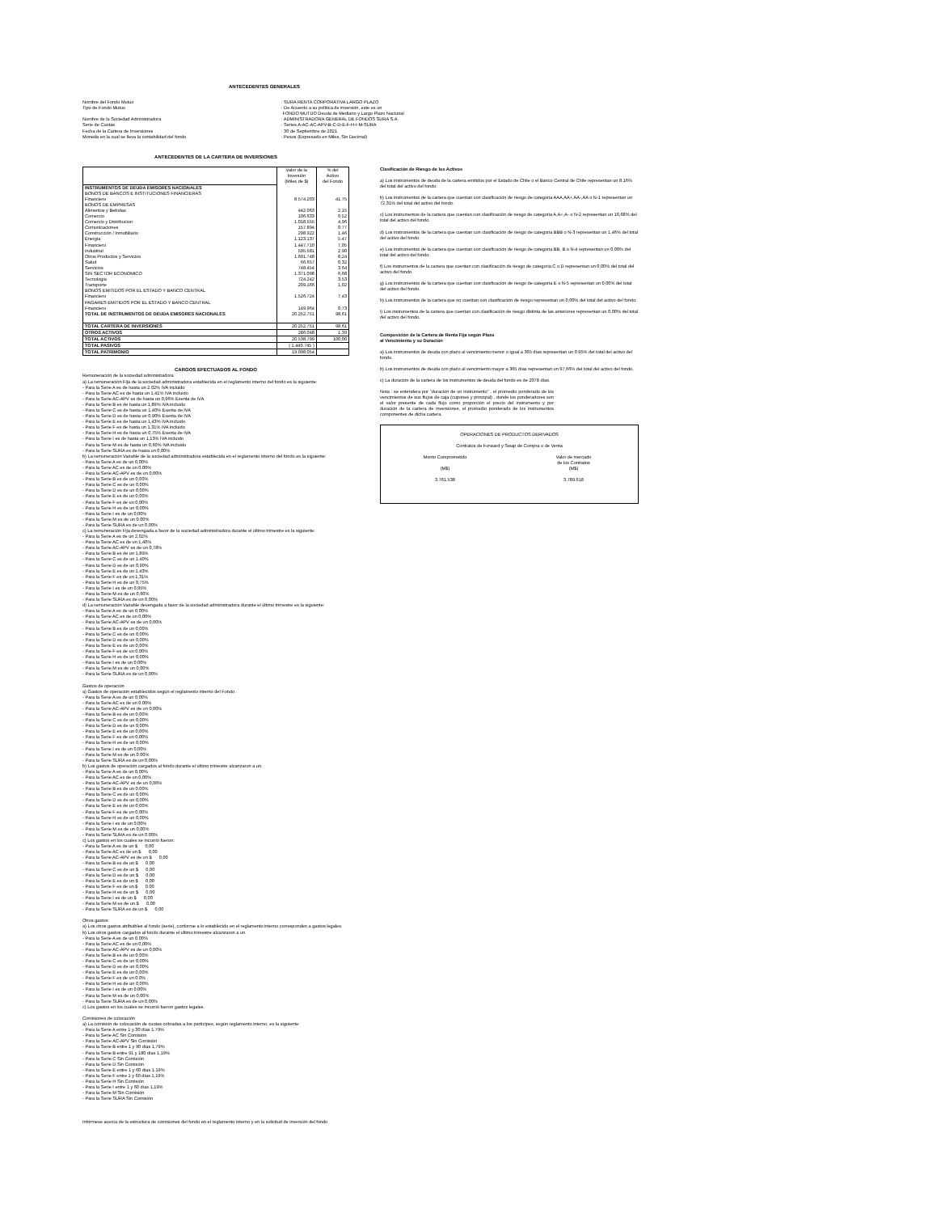ANTECEDENTES GENERALES
Nombre del Fondo Mutuo
Tipo de Fondo Mutuo
Nombre de la Sociedad Administradora
Serie de Cuotas
Fecha de la Cartera de Inversiones
Moneda en la cual se lleva la contabilidad del fondo
: SURA RENTA CORPORATIVA LARGO PLAZO
: De Acuerdo a su política de inversión, este es un
FONDO MUTUO Deuda de Mediano y Largo Plazo Nacional
: ADMINISTRADORA GENERAL DE FONDOS SURA S.A.
: Series A-AC-AC-APV-B-C-D-E-F-H-I-M-SURA
: 30 de Septiembre de 2021
: Pesos (Expresado en Miles, Sin Decimal)
ANTECEDENTES DE LA CARTERA DE INVERSIONES
| | Valor de la Inversión (Miles de $) | % del Activo del Fondo |
| INSTRUMENTOS DE DEUDA EMISORES NACIONALES BONOS DE BANCOS E INSTITUCIONES FINANCIERAS | | |
| Financiero | 8.574.203 | 41.75 |
| BONOS DE EMPRESAS | | |
| Alimentos y Bebidas | 442.063 | 2,15 |
| Comercio | 106.633 | 0,52 |
| Comercio y Distribucion | 1.018.555 | 4,96 |
| Comunicaciones | 157.894 | 0.77 |
| Construcción / Inmobiliario | 298.922 | 1,46 |
| Energia | 1.123.137 | 5.47 |
| Financiero | 1.447.710 | 7,05 |
| Industrial | 595.581 | 2,90 |
| Otros Productos y Servicios | 1.691.748 | 8,24 |
| Salud | 66.657 | 0,32 |
| Servicios | 748.454 | 3,64 |
| SIN SECTOR ECONOMICO | 1.371.098 | 6,68 |
| Tecnologia | 724.242 | 3.53 |
| Transporte | 209.166 | 1,02 |
| BONOS EMITIDOS POR EL ESTADO Y BANCO CENTRAL | | |
| Financiero | 1.526.724 | 7,43 |
| PAGARES EMITIDOS POR EL ESTADO Y BANCO CENTRAL | | |
| Financiero | 149.964 | 0,73 |
| TOTAL DE INSTRUMENTOS DE DEUDA EMISORES NACIONALES | 20.252.751 | 98,61 |
| TOTAL CARTERA DE INVERSIONES | 20.252.751 | 98,61 |
| OTROS ACTIVOS | 286.048 | 1.39 |
| TOTAL ACTIVOS | 20.538.799 | 100,00 |
| TOTAL PASIVOS | ( 1.440.745 ) | |
| TOTAL PATRIMONIO | 19.098.054 | |
CARGOS EFECTUADOS AL FONDO
Remuneración de la sociedad administradora
a) La remuneración Fija de la sociedad administradora establecida en el reglamento interno del fondo es la siguiente:
- Para la Serie A es de hasta un 2.02% IVA incluido
- Para la Serie AC es de hasta un 1,41% IVA incluido
- Para la Serie AC-APV es de hasta un 0,96% Exenta de IVA
- Para la Serie B es de hasta un 1,89% IVA incluido
- Para la Serie C es de hasta un 1,40% Exenta de IVA
- Para la Serie D es de hasta un 0.90% Exenta de IVA
- Para la Serie E es de hasta un 1,43% IVA incluido
- Para la Serie F es de hasta un 1.31% IVA incluido
- Para la Serie H es de hasta un 0,75% Exenta de IVA
- Para la Serie I es de hasta un 1,13% IVA incluido
- Para la Serie M es de hasta un 0,60% IVA incluido
- Para la Serie SURA es de hasta un 0,00%
b) La remuneración Variable de la sociedad administradora establecida en el reglamento interno del fondo es la siguiente:
- Para la Serie A es de un 0,00%
- Para la Serie AC es de un 0.00%
- Para la Serie AC-APV es de un 0,00%
- Para la Serie B es de un 0,00%
- Para la Serie C es de un 0,00%
- Para la Serie D es de un 0,00%
- Para la Serie E es de un 0,00%
- Para la Serie F es de un 0,00%
- Para la Serie H es de un 0,00%
- Para la Serie I es de un 0,00%
- Para la Serie M es de un 0.00%
- Para la Serie SURA es de un 0,00%
c) La remuneración Fija devengada a favor de la sociedad administradora durante el último trimestre es la siguiente:
- Para la Serie A es de un 2,02%
- Para la Serie AC es de un 1,40%
- Para la Serie AC-APV es de un 0,78%
- Para la Serie B es de un 1,89%
- Para la Serie C es de un 1.40%
- Para la Serie D es de un 0,90%
- Para la Serie E es de un 1.43%
- Para la Serie F es de un 1,31%
- Para la Serie H es de un 0,75%
- Para la Serie I es de un 0,95%
- Para la Serie M es de un 0,60%
- Para la Serie SURA es de un 0,00%
d) La remuneración Variable devengada a favor de la sociedad administradora durante el último trimestre es la siguiente:
- Para la Serie A es de un 0.00%
- Para la Serie AC es de un 0,00%
- Para la Serie AC-APV es de un 0,00%
- Para la Serie B es de un 0,00%
- Para la Serie C es de un 0,00%
- Para la Serie D es de un 0,00%
- Para la Serie E es de un 0,00%
- Para la Serie F es de un 0.00%
- Para la Serie H es de un 0,00%
- Para la Serie I es de un 0.00%
- Para la Serie M es de un 0,00%
- Para la Serie SURA es de un 0,00%
Gastos de operación
a) Gastos de operación establecidos según el reglamento interno del Fondo .
- Para la Serie A es de un 0,00%
- Para la Serie AC es de un 0.00%
- Para la Serie AC-APV es de un 0,00%
- Para la Serie B es de un 0,00%
- Para la Serie C es de un 0,00%
- Para la Serie D es de un 0,00%
- Para la Serie E es de un 0,00%
- Para la Serie F es de un 0,00%
- Para la Serie H es de un 0,00%
- Para la Serie I es de un 0,00%
- Para la Serie M es de un 0.00%
- Para la Serie SURA es de un 0,00%
b) Los gastos de operación cargados al fondo durante el ultimo trimestre alcanzaron a un.
- Para la Serie A es de un 0,00%
- Para la Serie AC es de un 0,00%
- Para la Serie AC-APV es de un 0,00%
- Para la Serie B es de un 0,00%
- Para la Serie C es de un 0,00%
- Para la Serie D es de un 0,00%
- Para la Serie E es de un 0,00%
- Para la Serie F es de un 0,00%
- Para la Serie H es de un 0,00%
- Para la Serie I es de un 0,00%
- Para la Serie M es de un 0,00%
- Para la Serie SURA es de un 0.00%
c) Los gastos en los cuales se incurrió fueron:
- Para la Serie A es de un $ 0,00
- Para la Serie AC es de un $ 0,00
- Para la Serie AC-APV es de un $ 0,00
- Para la Serie B es de un $ 0,00
- Para la Serie C es de un $ 0,00
- Para la Serie D es de un $ 0,00
- Para la Serie E es de un $ 0,00
- Para la Serie F es de un $ 0.00
- Para la Serie H es de un $ 0,00
- Para la Serie I es de un $ 0,00
- Para la Serie M es de un $ 0,00
- Para la Serie SURA es de un $ 0,00
Otros gastos
a) Los otros gastos atribuibles al fondo (serie), conforme a lo establecido en el reglamento interno corresponden a gastos legales.
b) Los otros gastos cargados al fondo durante el ultimo trimestre alcanzaron a un.
- Para la Serie A es de un 0.00%
- Para la Serie AC es de un 0,00%
- Para la Serie AC-APV es de un 0,00%
- Para la Serie B es de un 0,00%
- Para la Serie C es de un 0,00%
- Para la Serie D es de un 0,00%
- Para la Serie E es de un 0,00%
- Para la Serie F es de un 0.0%
- Para la Serie H es de un 0,00%
- Para la Serie I es de un 0.00%
- Para la Serie M es de un 0,00%
- Para la Serie SURA es de un 0,00%
c) Los gastos en los cuales se incurrió fueron gastos legales.
Comisiones de colocación
a) La comisión de colocación de cuotas cobradas a los partícipes, según reglamento interno, es la siguiente:
- Para la Serie A entre 1 y 30 días 1.79%
- Para la Serie AC Sin Comisión
- Para la Serie AC-APV Sin Comisión
- Para la Serie B entre 1 y 90 días 1,79%
- Para la Serie B entre 91 y 180 días 1,19%
- Para la Serie C Sin Comisión
- Para la Serie D Sin Comisión
- Para la Serie E entre 1 y 60 días 1.19%
- Para la Serie F entre 1 y 60 días 1,19%
- Para la Serie H Sin Comisión
- Para la Serie I entre 1 y 60 días 1,19%
- Para la Serie M Sin Comisión
- Para la Serie SURA Sin Comisión
Infórmese acerca de la estructura de comisiones del fondo en el reglamento interno y en la solicitud de inversión del fondo
Clasificación de Riesgo de los Activos
a) Los instrumentos de deuda de la cartera emitidos por el Estado de Chile o el Banco Central de Chile representan un 8.16% del total del activo del fondo.
b) Los instrumentos de la cartera que cuentan con clasificación de riesgo de categoria AAA,AA+,AA-,AA o N-1 representan un 72,31% del total del activo del fondo.
c) Los instrumentos de la cartera que cuentan con clasificación de riesgo de categoria A,A+,A- o N-2 representan un 16,68% del total del activo del fondo.
d) Los instrumentos de la cartera que cuentan con clasificación de riesgo de categoria BBB o N-3 representan un 1,46% del total del activo del fondo.
e) Los instrumentos de la cartera que cuentan con clasificación de riesgo de categoria BB, B o N-4 representan un 0.00% del total del activo del fondo.
f) Los instrumentos de la cartera que cuentan con clasificación de riesgo de categoria C o D representan un 0,00% del total del activo del fondo.
g) Los instrumentos de la cartera que cuentan con clasificación de riesgo de categoria E o N-5 representan un 0,00% del total del activo del fondo.
h) Los instrumentos de la cartera que no cuentan con clasificación de riesgo representan un 0,00% del total del activo del fondo.
i) Los instrumentos de la cartera que cuentan con clasificación de riesgo distinta de las anteriores representan un 0,00% del total del activo del fondo.
Composición de la Cartera de Renta Fija según Plazo
al Vencimiento y su Duración
a) Los instrumentos de deuda con plazo al vencimiento menor o igual a 365 días representan un 0.95% del total del activo del fondo.
b) Los instrumentos de deuda con plazo al vencimiento mayor a 365 días representan un 97,66% del total del activo del fondo.
c) La duración de la cartera de los instrumentos de deuda del fondo es de 2078 días.
Nota : se entendera por "duración de un instrumento" , el promedio ponderado de los vencimientos de sus flujos de caja (cupones y principal) , donde los ponderadores son el valor presente de cada flujo como proporción el precio del instrumento y por duración de la cartera de inversiones, el promedio ponderado de los instrumentos componentes de dicha cartera.
OPERACIONES DE PRODUCTOS DERIVADOS
Contratos de Forward y Swap de Compra o de Venta
Monto Comprometido
(M$)
3.761.538
Valor de mercado
de los Contratos
(M$)
3.789.618